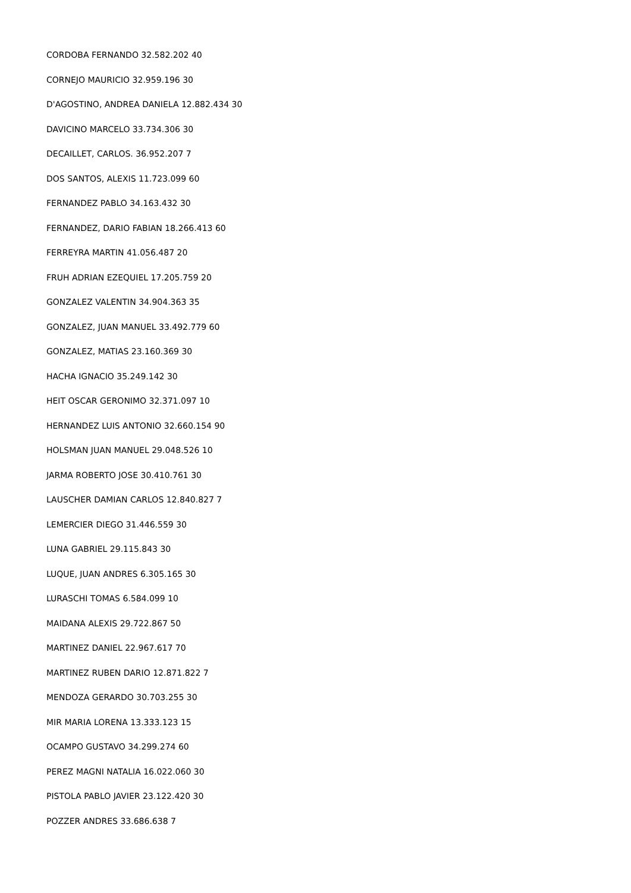CORDOBA FERNANDO 32.582.202 40
CORNEJO MAURICIO 32.959.196 30
D'AGOSTINO, ANDREA DANIELA 12.882.434 30
DAVICINO MARCELO 33.734.306 30
DECAILLET, CARLOS. 36.952.207 7
DOS SANTOS, ALEXIS 11.723.099 60
FERNANDEZ PABLO 34.163.432 30
FERNANDEZ, DARIO FABIAN 18.266.413 60
FERREYRA MARTIN 41.056.487 20
FRUH ADRIAN EZEQUIEL 17.205.759 20
GONZALEZ VALENTIN 34.904.363 35
GONZALEZ, JUAN MANUEL 33.492.779 60
GONZALEZ, MATIAS 23.160.369 30
HACHA IGNACIO 35.249.142 30
HEIT OSCAR GERONIMO 32.371.097 10
HERNANDEZ LUIS ANTONIO 32.660.154 90
HOLSMAN JUAN MANUEL 29.048.526 10
JARMA ROBERTO JOSE 30.410.761 30
LAUSCHER DAMIAN CARLOS 12.840.827 7
LEMERCIER DIEGO 31.446.559 30
LUNA GABRIEL 29.115.843 30
LUQUE, JUAN ANDRES 6.305.165 30
LURASCHI TOMAS 6.584.099 10
MAIDANA ALEXIS 29.722.867 50
MARTINEZ DANIEL 22.967.617 70
MARTINEZ RUBEN DARIO 12.871.822 7
MENDOZA GERARDO 30.703.255 30
MIR MARIA LORENA 13.333.123 15
OCAMPO GUSTAVO 34.299.274 60
PEREZ MAGNI NATALIA 16.022.060 30
PISTOLA PABLO JAVIER 23.122.420 30
POZZER ANDRES 33.686.638 7